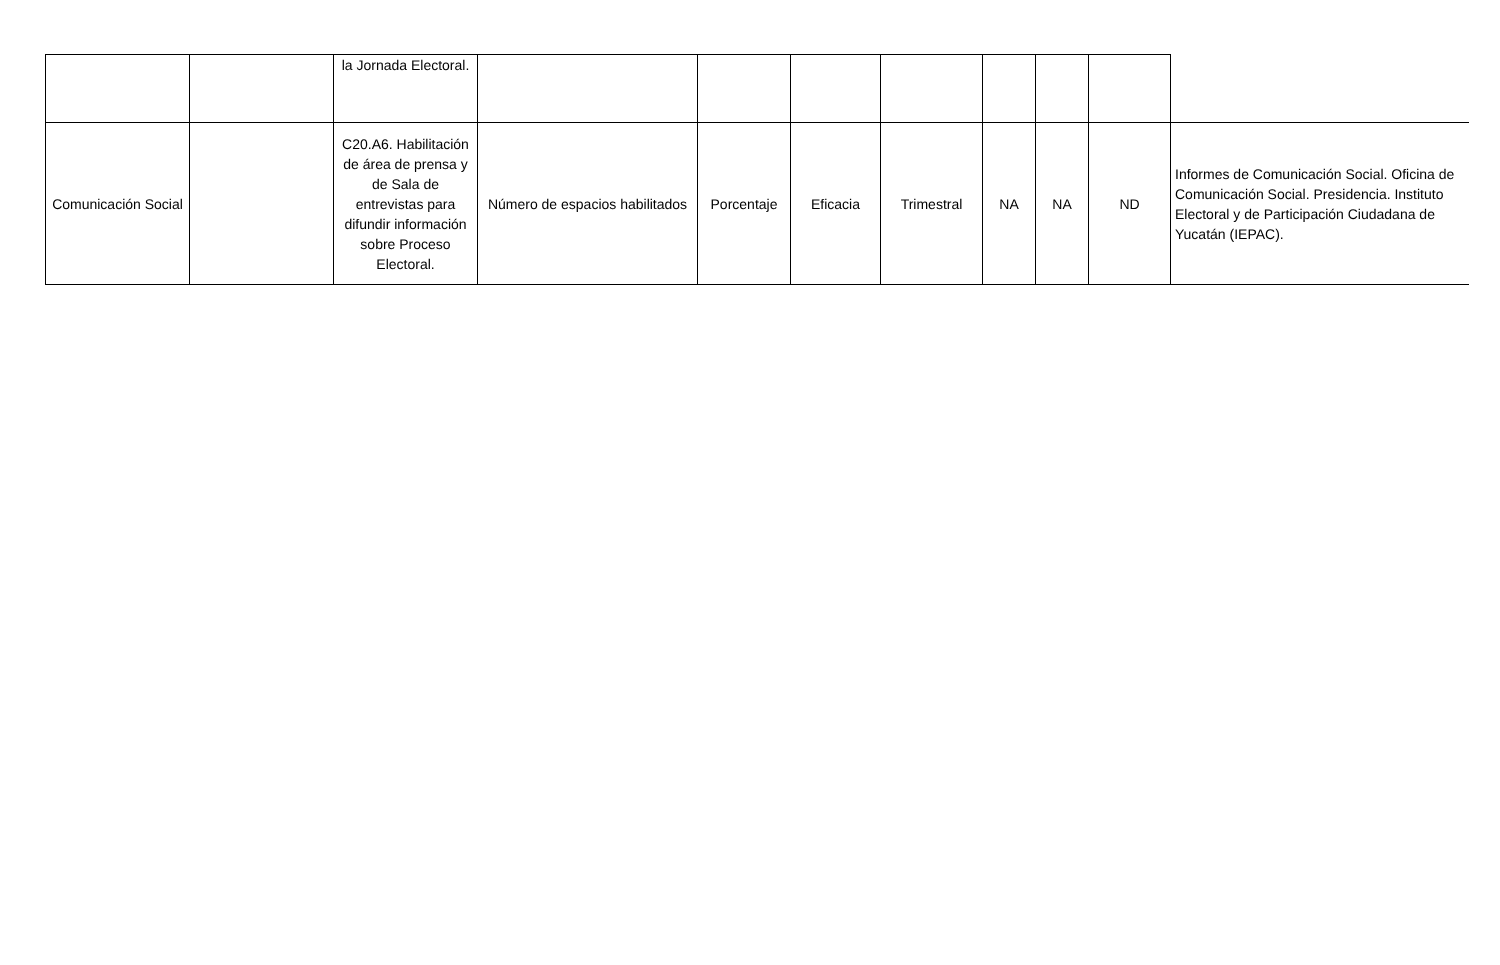| | | la Jornada Electoral. | | | | | | | | |
| Comunicación Social | | C20.A6. Habilitación de área de prensa y de Sala de entrevistas para difundir información sobre Proceso Electoral. | Número de espacios habilitados | Porcentaje | Eficacia | Trimestral | NA | NA | ND | Informes de Comunicación Social. Oficina de Comunicación Social. Presidencia. Instituto Electoral y de Participación Ciudadana de Yucatán (IEPAC). |